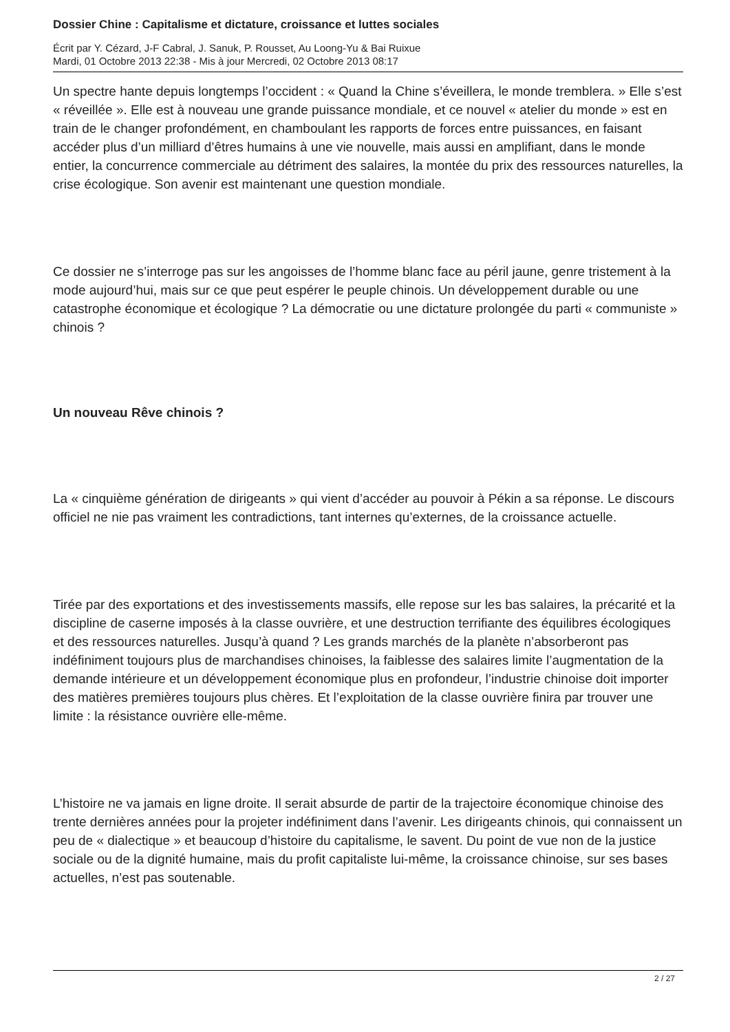Dossier Chine : Capitalisme et dictature, croissance et luttes sociales
Écrit par Y. Cézard, J-F Cabral, J. Sanuk, P. Rousset, Au Loong-Yu & Bai Ruixue
Mardi, 01 Octobre 2013 22:38 - Mis à jour Mercredi, 02 Octobre 2013 08:17
Un spectre hante depuis longtemps l’occident : « Quand la Chine s’éveillera, le monde tremblera. » Elle s’est « réveillée ». Elle est à nouveau une grande puissance mondiale, et ce nouvel « atelier du monde » est en train de le changer profondément, en chamboulant les rapports de forces entre puissances, en faisant accéder plus d’un milliard d’êtres humains à une vie nouvelle, mais aussi en amplifiant, dans le monde entier, la concurrence commerciale au détriment des salaires, la montée du prix des ressources naturelles, la crise écologique. Son avenir est maintenant une question mondiale.
Ce dossier ne s’interroge pas sur les angoisses de l’homme blanc face au péril jaune, genre tristement à la mode aujourd’hui, mais sur ce que peut espérer le peuple chinois. Un développement durable ou une catastrophe économique et écologique ? La démocratie ou une dictature prolongée du parti « communiste » chinois ?
Un nouveau Rêve chinois ?
La « cinquième génération de dirigeants » qui vient d’accéder au pouvoir à Pékin a sa réponse. Le discours officiel ne nie pas vraiment les contradictions, tant internes qu’externes, de la croissance actuelle.
Tirée par des exportations et des investissements massifs, elle repose sur les bas salaires, la précarité et la discipline de caserne imposés à la classe ouvrière, et une destruction terrifiante des équilibres écologiques et des ressources naturelles. Jusqu’à quand ? Les grands marchés de la planète n’absorberont pas indéfiniment toujours plus de marchandises chinoises, la faiblesse des salaires limite l’augmentation de la demande intérieure et un développement économique plus en profondeur, l’industrie chinoise doit importer des matières premières toujours plus chères. Et l’exploitation de la classe ouvrière finira par trouver une limite : la résistance ouvrière elle-même.
L’histoire ne va jamais en ligne droite. Il serait absurde de partir de la trajectoire économique chinoise des trente dernières années pour la projeter indéfiniment dans l’avenir. Les dirigeants chinois, qui connaissent un peu de « dialectique » et beaucoup d’histoire du capitalisme, le savent. Du point de vue non de la justice sociale ou de la dignité humaine, mais du profit capitaliste lui-même, la croissance chinoise, sur ses bases actuelles, n’est pas soutenable.
2 / 27